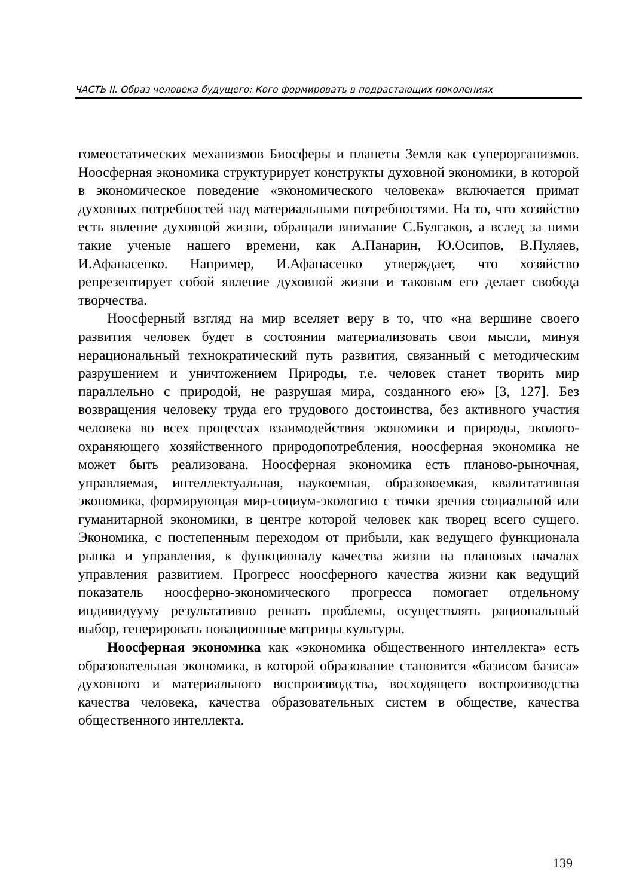ЧАСТЬ II. Образ человека будущего: Кого формировать в подрастающих поколениях
гомеостатических механизмов Биосферы и планеты Земля как суперорганизмов. Ноосферная экономика структурирует конструкты духовной экономики, в которой в экономическое поведение «экономического человека» включается примат духовных потребностей над материальными потребностями. На то, что хозяйство есть явление духовной жизни, обращали внимание С.Булгаков, а вслед за ними такие ученые нашего времени, как А.Панарин, Ю.Осипов, В.Пуляев, И.Афанасенко. Например, И.Афанасенко утверждает, что хозяйство репрезентирует собой явление духовной жизни и таковым его делает свобода творчества.
Ноосферный взгляд на мир вселяет веру в то, что «на вершине своего развития человек будет в состоянии материализовать свои мысли, минуя нерациональный технократический путь развития, связанный с методическим разрушением и уничтожением Природы, т.е. человек станет творить мир параллельно с природой, не разрушая мира, созданного ею» [3, 127]. Без возвращения человеку труда его трудового достоинства, без активного участия человека во всех процессах взаимодействия экономики и природы, эколого-охраняющего хозяйственного природопотребления, ноосферная экономика не может быть реализована. Ноосферная экономика есть планово-рыночная, управляемая, интеллектуальная, наукоемная, образовоемкая, квалитативная экономика, формирующая мир-социум-экологию с точки зрения социальной или гуманитарной экономики, в центре которой человек как творец всего сущего. Экономика, с постепенным переходом от прибыли, как ведущего функционала рынка и управления, к функционалу качества жизни на плановых началах управления развитием. Прогресс ноосферного качества жизни как ведущий показатель ноосферно-экономического прогресса помогает отдельному индивидууму результативно решать проблемы, осуществлять рациональный выбор, генерировать новационные матрицы культуры.
Ноосферная экономика как «экономика общественного интеллекта» есть образовательная экономика, в которой образование становится «базисом базиса» духовного и материального воспроизводства, восходящего воспроизводства качества человека, качества образовательных систем в обществе, качества общественного интеллекта.
139